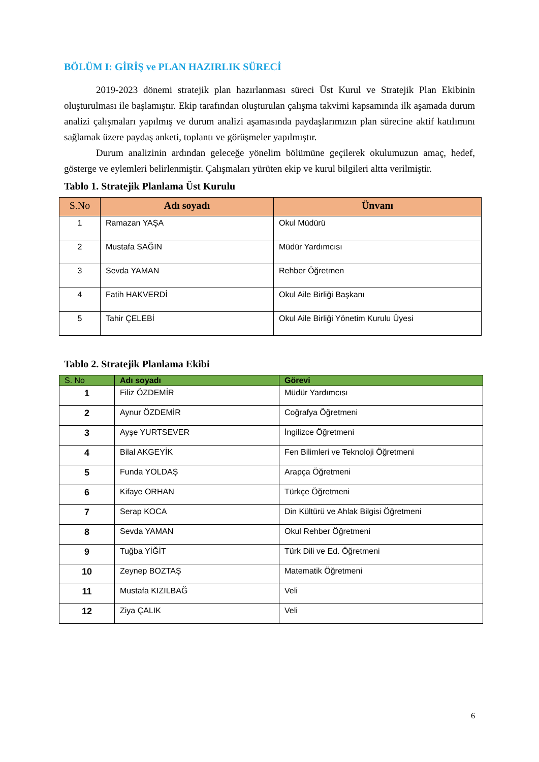BÖLÜM I: GİRİŞ ve PLAN HAZIRLIK SÜRECİ
2019-2023 dönemi stratejik plan hazırlanması süreci Üst Kurul ve Stratejik Plan Ekibinin oluşturulması ile başlamıştır. Ekip tarafından oluşturulan çalışma takvimi kapsamında ilk aşamada durum analizi çalışmaları yapılmış ve durum analizi aşamasında paydaşlarımızın plan sürecine aktif katılımını sağlamak üzere paydaş anketi, toplantı ve görüşmeler yapılmıştır.
Durum analizinin ardından geleceğe yönelim bölümüne geçilerek okulumuzun amaç, hedef, gösterge ve eylemleri belirlenmiştir. Çalışmaları yürüten ekip ve kurul bilgileri altta verilmiştir.
Tablo 1. Stratejik Planlama Üst Kurulu
| S.No | Adı soyadı | Ünvanı |
| --- | --- | --- |
| 1 | Ramazan YAŞA | Okul Müdürü |
| 2 | Mustafa SAĞIN | Müdür Yardımcısı |
| 3 | Sevda YAMAN | Rehber Öğretmen |
| 4 | Fatih HAKVERDİ | Okul Aile Birliği Başkanı |
| 5 | Tahir ÇELEBİ | Okul Aile Birliği Yönetim Kurulu Üyesi |
Tablo 2. Stratejik Planlama Ekibi
| S. No | Adı soyadı | Görevi |
| --- | --- | --- |
| 1 | Filiz ÖZDEMİR | Müdür Yardımcısı |
| 2 | Aynur ÖZDEMİR | Coğrafya Öğretmeni |
| 3 | Ayşe YURTSEVER | İngilizce Öğretmeni |
| 4 | Bilal AKGEYİK | Fen Bilimleri ve Teknoloji Öğretmeni |
| 5 | Funda YOLDAŞ | Arapça Öğretmeni |
| 6 | Kifaye ORHAN | Türkçe Öğretmeni |
| 7 | Serap KOCA | Din Kültürü ve Ahlak Bilgisi Öğretmeni |
| 8 | Sevda YAMAN | Okul Rehber Öğretmeni |
| 9 | Tuğba YİĞİT | Türk Dili ve Ed. Öğretmeni |
| 10 | Zeynep BOZTAŞ | Matematik Öğretmeni |
| 11 | Mustafa KIZILBAĞ | Veli |
| 12 | Ziya ÇALIK | Veli |
6